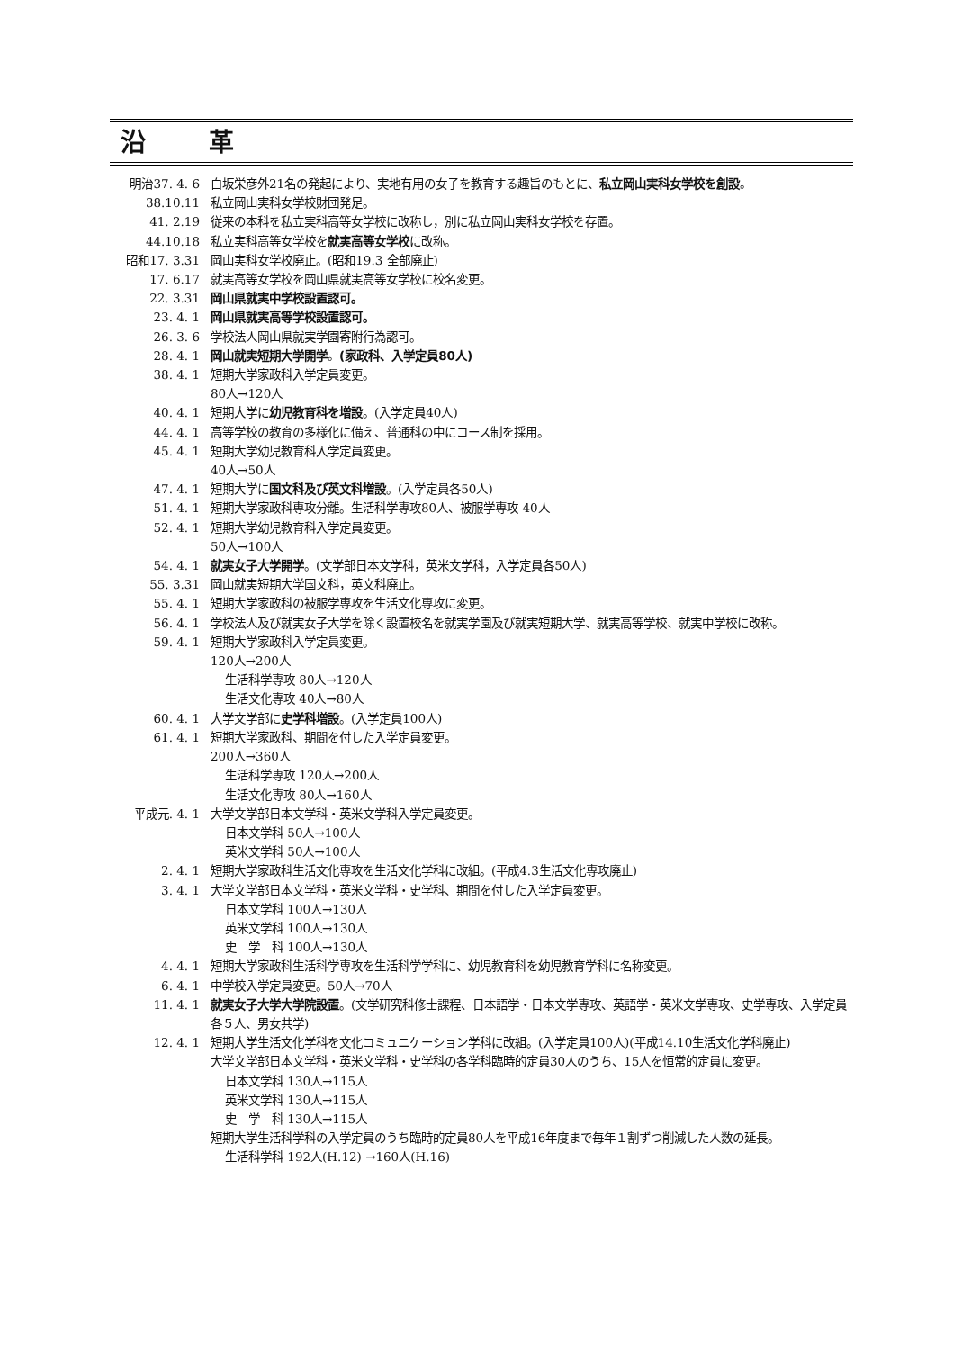沿 革
| 明治37. 4. 6 | 白坂栄彦外21名の発起により、実地有用の女子を教育する趣旨のもとに、 私立岡山実科女学校を創設 。 |
| 38.10.11 | 私立岡山実科女学校財団発足。 |
| 41. 2.19 | 従来の本科を私立実科高等女学校に改称し，別に私立岡山実科女学校を存置。 |
| 44.10.18 | 私立実科高等女学校を 就実高等女学校 に改称。 |
| 昭和17. 3.31 | 岡山実科女学校廃止。(昭和19.3 全部廃止) |
| 17. 6.17 | 就実高等女学校を岡山県就実高等女学校に校名変更。 |
| 22. 3.31 | 岡山県就実中学校設置認可。 |
| 23. 4. 1 | 岡山県就実高等学校設置認可。 |
| 26. 3. 6 | 学校法人岡山県就実学園寄附行為認可。 |
| 28. 4. 1 | 岡山就実短期大学開学 。 (家政科、入学定員80人) |
| 38. 4. 1 | 短期大学家政科入学定員変更。 80人→120人 |
| 40. 4. 1 | 短期大学に 幼児教育科を増設 。(入学定員40人) |
| 44. 4. 1 | 高等学校の教育の多様化に備え、普通科の中にコース制を採用。 |
| 45. 4. 1 | 短期大学幼児教育科入学定員変更。 40人→50人 |
| 47. 4. 1 | 短期大学に 国文科及び英文科増設 。(入学定員各50人) |
| 51. 4. 1 | 短期大学家政科専攻分離。生活科学専攻80人、被服学専攻 40人 |
| 52. 4. 1 | 短期大学幼児教育科入学定員変更。 50人→100人 |
| 54. 4. 1 | 就実女子大学開学 。(文学部日本文学科，英米文学科，入学定員各50人) |
| 55. 3.31 | 岡山就実短期大学国文科，英文科廃止。 |
| 55. 4. 1 | 短期大学家政科の被服学専攻を生活文化専攻に変更。 |
| 56. 4. 1 | 学校法人及び就実女子大学を除く設置校名を就実学園及び就実短期大学、就実高等学校、就実中学校に改称。 |
| 59. 4. 1 | 短期大学家政科入学定員変更。 120人→200人 生活科学専攻 80人→120人 生活文化専攻 40人→80人 |
| 60. 4. 1 | 大学文学部に 史学科増設 。(入学定員100人) |
| 61. 4. 1 | 短期大学家政科、期間を付した入学定員変更。 200人→360人 生活科学専攻 120人→200人 生活文化専攻 80人→160人 |
| 平成元. 4. 1 | 大学文学部日本文学科・英米文学科入学定員変更。 日本文学科 50人→100人 英米文学科 50人→100人 |
| 2. 4. 1 | 短期大学家政科生活文化専攻を生活文化学科に改組。(平成4.3生活文化専攻廃止) |
| 3. 4. 1 | 大学文学部日本文学科・英米文学科・史学科、期間を付した入学定員変更。 日本文学科 100人→130人 英米文学科 100人→130人 史 学 科 100人→130人 |
| 4. 4. 1 | 短期大学家政科生活科学専攻を生活科学学科に、幼児教育科を幼児教育学科に名称変更。 |
| 6. 4. 1 | 中学校入学定員変更。50人→70人 |
| 11. 4. 1 | 就実女子大学大学院設置 。(文学研究科修士課程、日本語学・日本文学専攻、英語学・英米文学専攻、史学専攻、入学定員各５人、男女共学) |
| 12. 4. 1 | 短期大学生活文化学科を文化コミュニケーション学科に改組。(入学定員100人)(平成14.10生活文化学科廃止) 大学文学部日本文学科・英米文学科・史学科の各学科臨時的定員30人のうち、15人を恒常的定員に変更。 日本文学科 130人→115人 英米文学科 130人→115人 史 学 科 130人→115人 短期大学生活科学科の入学定員のうち臨時的定員80人を平成16年度まで毎年１割ずつ削減した人数の延長。 生活科学科 192人(H.12) →160人(H.16) |